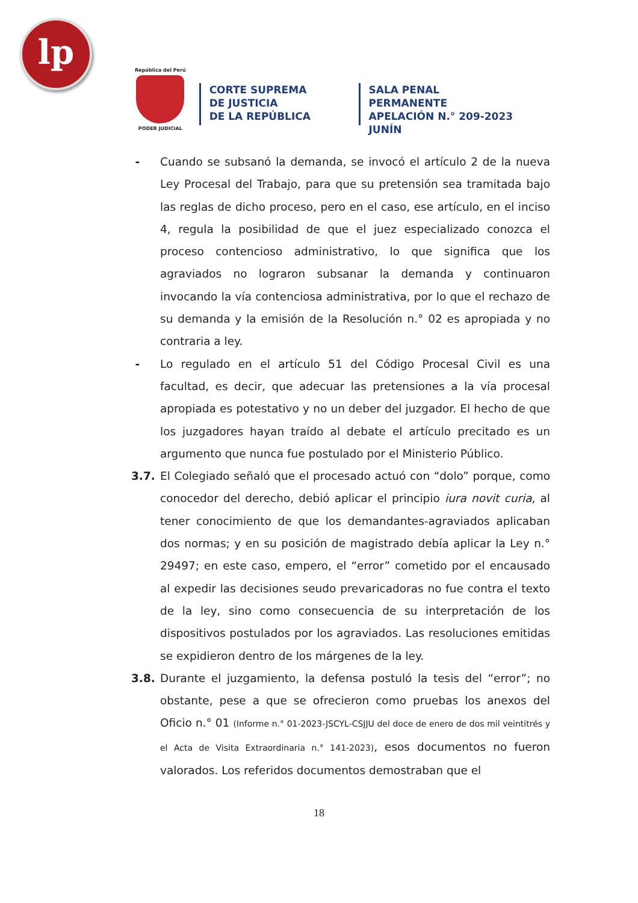lp
República del Perú
PODER JUDICIAL
CORTE SUPREMA
DE JUSTICIA
DE LA REPÚBLICA
SALA PENAL PERMANENTE
APELACIÓN N.° 209-2023
JUNÍN
- Cuando se subsanó la demanda, se invocó el artículo 2 de la nueva Ley Procesal del Trabajo, para que su pretensión sea tramitada bajo las reglas de dicho proceso, pero en el caso, ese artículo, en el inciso 4, regula la posibilidad de que el juez especializado conozca el proceso contencioso administrativo, lo que significa que los agraviados no lograron subsanar la demanda y continuaron invocando la vía contenciosa administrativa, por lo que el rechazo de su demanda y la emisión de la Resolución n.° 02 es apropiada y no contraria a ley.
- Lo regulado en el artículo 51 del Código Procesal Civil es una facultad, es decir, que adecuar las pretensiones a la vía procesal apropiada es potestativo y no un deber del juzgador. El hecho de que los juzgadores hayan traído al debate el artículo precitado es un argumento que nunca fue postulado por el Ministerio Público.
3.7. El Colegiado señaló que el procesado actuó con “dolo” porque, como conocedor del derecho, debió aplicar el principio iura novit curia, al tener conocimiento de que los demandantes-agraviados aplicaban dos normas; y en su posición de magistrado debía aplicar la Ley n.° 29497; en este caso, empero, el “error” cometido por el encausado al expedir las decisiones seudo prevaricadoras no fue contra el texto de la ley, sino como consecuencia de su interpretación de los dispositivos postulados por los agraviados. Las resoluciones emitidas se expidieron dentro de los márgenes de la ley.
3.8. Durante el juzgamiento, la defensa postuló la tesis del “error”; no obstante, pese a que se ofrecieron como pruebas los anexos del Oficio n.° 01 (Informe n.° 01-2023-JSCYL-CSJJU del doce de enero de dos mil veintitrés y el Acta de Visita Extraordinaria n.° 141-2023), esos documentos no fueron valorados. Los referidos documentos demostraban que el
18